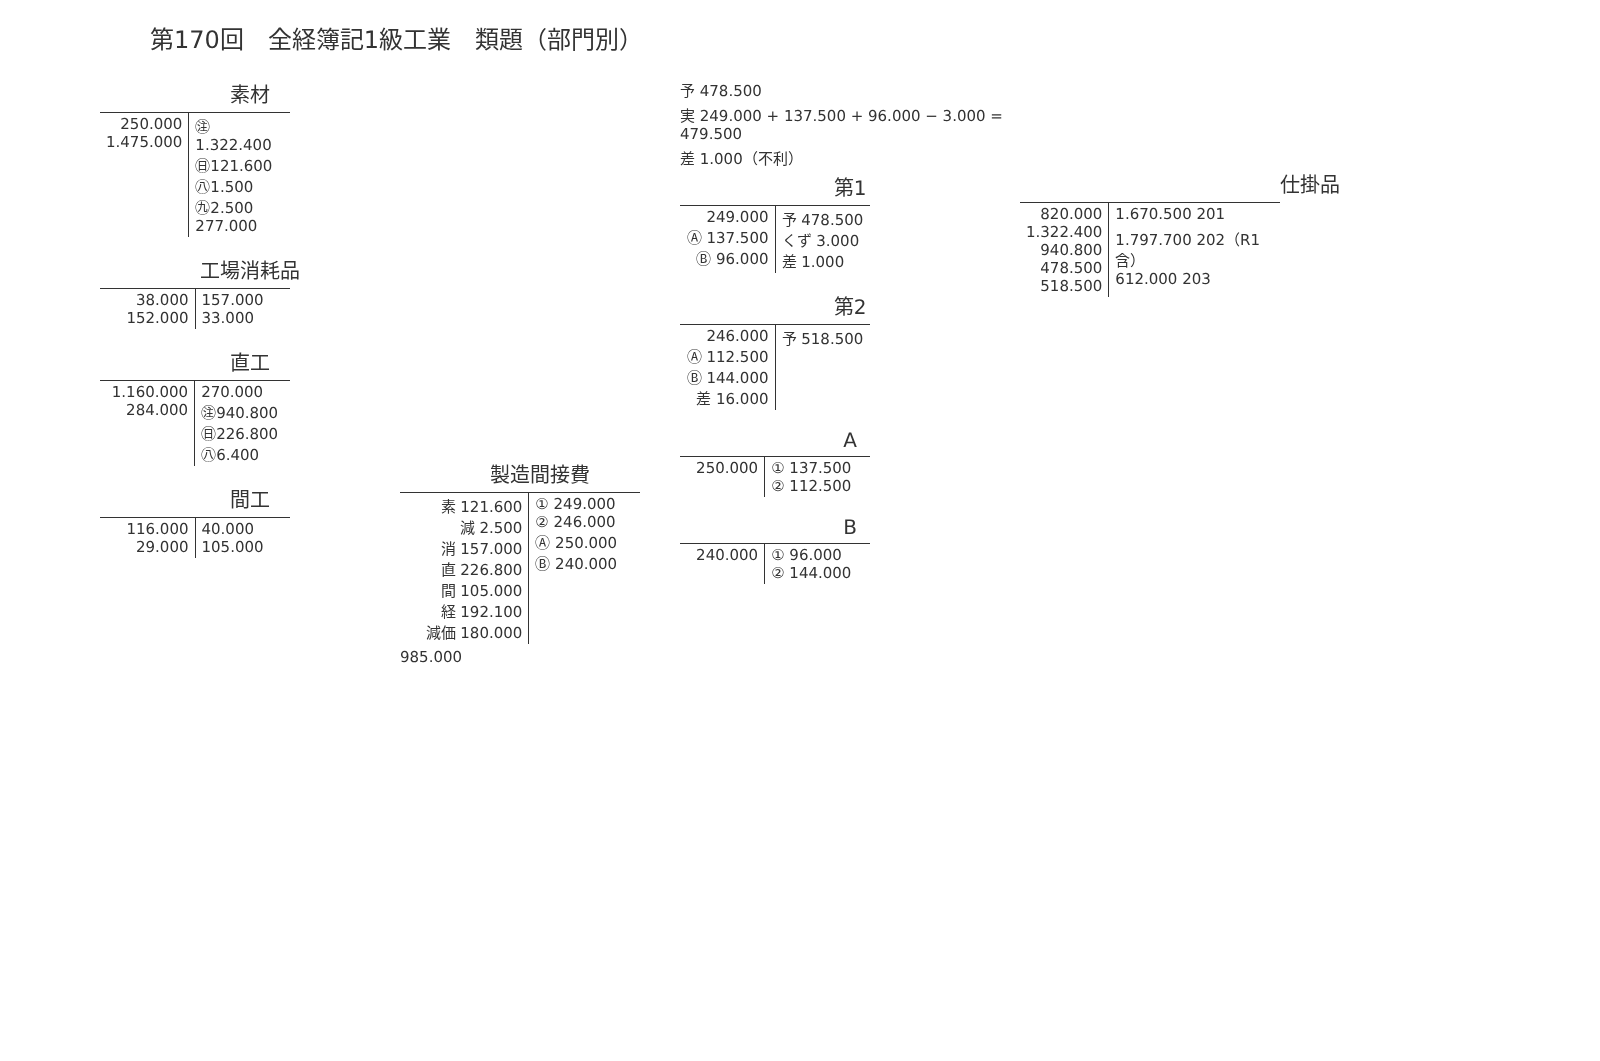第170回　全経簿記1級工業　類題（部門別）
素材
| 250.000 1.475.000 | ㊟1.322.400 ㊐121.600 ㊇1.500 ㊈2.500 277.000 |
工場消耗品
| 38.000 152.000 | 157.000 33.000 |
直工
| 1.160.000 284.000 | 270.000 ㊟940.800 ㊐226.800 ㊇6.400 |
間工
| 116.000 29.000 | 40.000 105.000 |
製造間接費
| 素 121.600 減 2.500 消 157.000 直 226.800 間 105.000 経 192.100 減価 180.000 | ① 249.000 ② 246.000 Ⓐ 250.000 Ⓑ 240.000 |
985.000
予 478.500
実 249.000 + 137.500 + 96.000 − 3.000 = 479.500
差 1.000（不利）
第1
| 249.000 Ⓐ 137.500 Ⓑ 96.000 | 予 478.500 くず 3.000 差 1.000 |
第2
| 246.000 Ⓐ 112.500 Ⓑ 144.000 差 16.000 | 予 518.500 |
A
| 250.000 | ① 137.500 ② 112.500 |
B
| 240.000 | ① 96.000 ② 144.000 |
仕掛品
| 820.000 1.322.400 940.800 478.500 518.500 | 1.670.500 201 1.797.700 202（R1含） 612.000 203 |